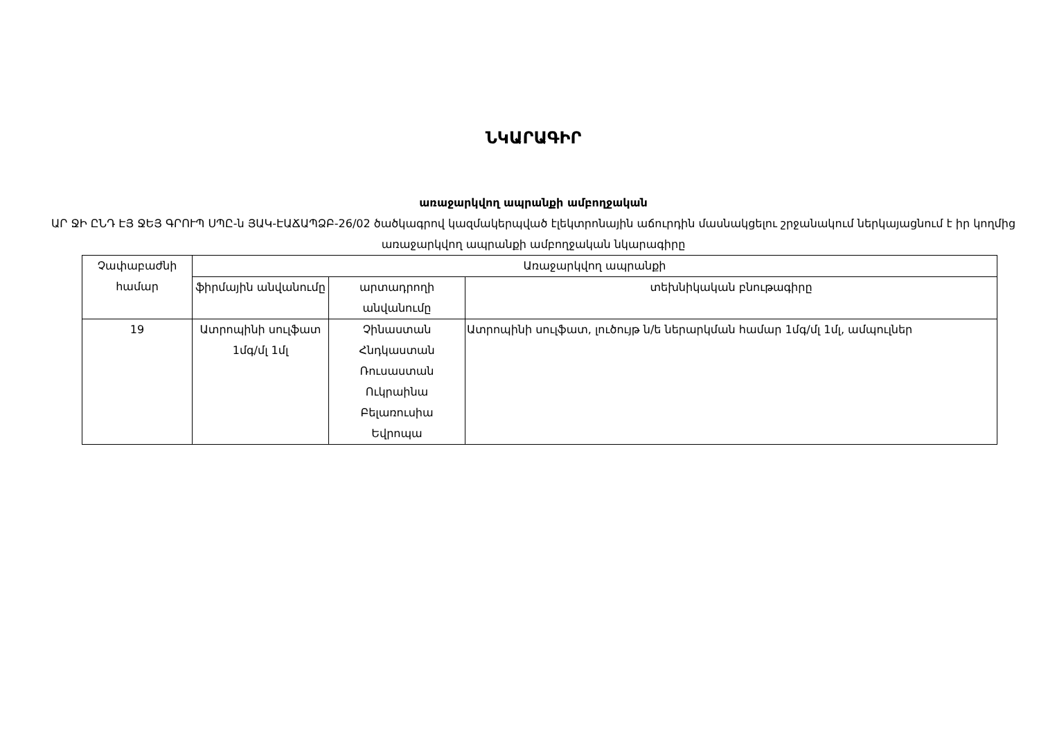ՆԿԱՐԱԳԻՐ
առաջարկվող ապրանքի ամբողջական
ԱՐ ՋԻ ԸՆԴ ԷՅ ՋԵՅ ԳՐՈՒՊ ՍՊԸ-ն ՅԱԿ-ԷԱՃԱՊՁԲ-26/02 ծածկագրով կազմակերպված էլեկտրոնային աճուրդին մասնակցելու շրջանակում ներկայացնում է իր կողմից առաջարկվող ապրանքի ամբողջական նկարագիրը
| Չափաբաժնի համար | Առաջարկվող ապրանքի | | |
| --- | --- | --- | --- |
| | ֆիրմային անվանումը | արտադրողի անվանումը | տեխնիկական բնութագիրը |
| 19 | Ատրոպինի սուլֆատ 1մգ/մլ 1մլ | Չինաստան Հնդկաստան Ռուսաստան Ուկրաինա Բելառուսիա Եվրոպա | Ատրոպինի սուլֆատ, լուծույթ ն/ե ներարկման համար 1մգ/մլ 1մլ, ամպուլներ |